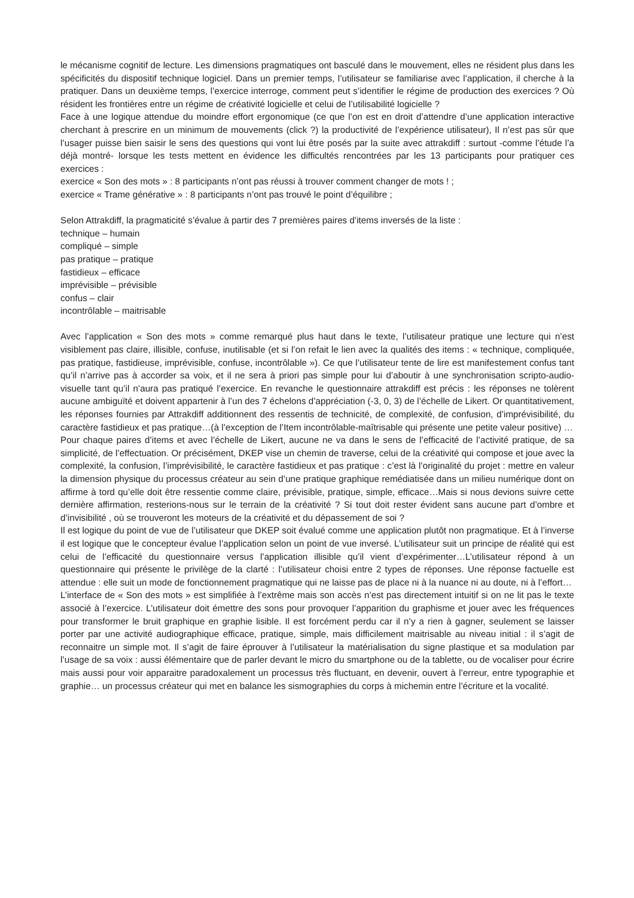le mécanisme cognitif de lecture. Les dimensions pragmatiques ont basculé dans le mouvement, elles ne résident plus dans les spécificités du dispositif technique logiciel. Dans un premier temps, l’utilisateur se familiarise avec l’application, il cherche à la pratiquer. Dans un deuxième temps, l’exercice interroge, comment peut s’identifier le régime de production des exercices ? Où résident les frontières entre un régime de créativité logicielle et celui de l’utilisabilité logicielle ?
Face à une logique attendue du moindre effort ergonomique (ce que l’on est en droit d’attendre d’une application interactive cherchant à prescrire en un minimum de mouvements (click ?) la productivité de l’expérience utilisateur), Il n’est pas sûr que l’usager puisse bien saisir le sens des questions qui vont lui être posés par la suite avec attrakdiff : surtout -comme l’étude l’a déjà montré- lorsque les tests mettent en évidence les difficultés rencontrées par les 13 participants pour pratiquer ces exercices :
exercice « Son des mots » : 8 participants n’ont pas réussi à trouver comment changer de mots ! ;
exercice « Trame générative » : 8 participants n’ont pas trouvé le point d’équilibre ;
Selon Attrakdiff, la pragmaticité s’évalue à partir des 7 premières paires d’items inversés de la liste :
technique – humain
compliqué – simple
pas pratique – pratique
fastidieux – efficace
imprévisible – prévisible
confus – clair
incontrôlable – maitrisable
Avec l’application « Son des mots » comme remarqué plus haut dans le texte, l’utilisateur pratique une lecture qui n’est visiblement pas claire, illisible, confuse, inutilisable (et si l’on refait le lien avec la qualités des items : « technique, compliquée, pas pratique, fastidieuse, imprévisible, confuse, incontrôlable »). Ce que l’utilisateur tente de lire est manifestement confus tant qu’il n’arrive pas à accorder sa voix, et il ne sera à priori pas simple pour lui d’aboutir à une synchronisation scripto-audio-visuelle tant qu’il n’aura pas pratiqué l’exercice. En revanche le questionnaire attrakdiff est précis : les réponses ne tolèrent aucune ambiguïté et doivent appartenir à l’un des 7 échelons d’appréciation (-3, 0, 3) de l’échelle de Likert. Or quantitativement, les réponses fournies par Attrakdiff additionnent des ressentis de technicité, de complexité, de confusion, d’imprévisibilité, du caractère fastidieux et pas pratique…(à l’exception de l’Item incontrôlable-maîtrisable qui présente une petite valeur positive) …
Pour chaque paires d’items et avec l’échelle de Likert, aucune ne va dans le sens de l’efficacité de l’activité pratique, de sa simplicité, de l’effectuation. Or précisément, DKEP vise un chemin de traverse, celui de la créativité qui compose et joue avec la complexité, la confusion, l’imprévisibilité, le caractère fastidieux et pas pratique : c’est là l’originalité du projet : mettre en valeur la dimension physique du processus créateur au sein d’une pratique graphique remédiatisée dans un milieu numérique dont on affirme à tord qu’elle doit être ressentie comme claire, prévisible, pratique, simple, efficace…Mais si nous devions suivre cette dernière affirmation, resterions-nous sur le terrain de la créativité ? Si tout doit rester évident sans aucune part d’ombre et d’invisibilité , où se trouveront les moteurs de la créativité et du dépassement de soi ?
Il est logique du point de vue de l’utilisateur que DKEP soit évalué comme une application plutôt non pragmatique. Et à l’inverse il est logique que le concepteur évalue l’application selon un point de vue inversé. L’utilisateur suit un principe de réalité qui est celui de l’efficacité du questionnaire versus l’application illisible qu’il vient d’expérimenter…L’utilisateur répond à un questionnaire qui présente le privilège de la clarté : l’utilisateur choisi entre 2 types de réponses. Une réponse factuelle est attendue : elle suit un mode de fonctionnement pragmatique qui ne laisse pas de place ni à la nuance ni au doute, ni à l’effort…
L’interface de « Son des mots » est simplifiée à l’extrême mais son accès n’est pas directement intuitif si on ne lit pas le texte associé à l’exercice. L’utilisateur doit émettre des sons pour provoquer l’apparition du graphisme et jouer avec les fréquences pour transformer le bruit graphique en graphie lisible. Il est forcément perdu car il n’y a rien à gagner, seulement se laisser porter par une activité audiographique efficace, pratique, simple, mais difficilement maitrisable au niveau initial : il s’agit de reconnaitre un simple mot. Il s’agit de faire éprouver à l’utilisateur la matérialisation du signe plastique et sa modulation par l’usage de sa voix : aussi élémentaire que de parler devant le micro du smartphone ou de la tablette, ou de vocaliser pour écrire mais aussi pour voir apparaitre paradoxalement un processus très fluctuant, en devenir, ouvert à l’erreur, entre typographie et graphie… un processus créateur qui met en balance les sismographies du corps à michemin entre l’écriture et la vocalité.